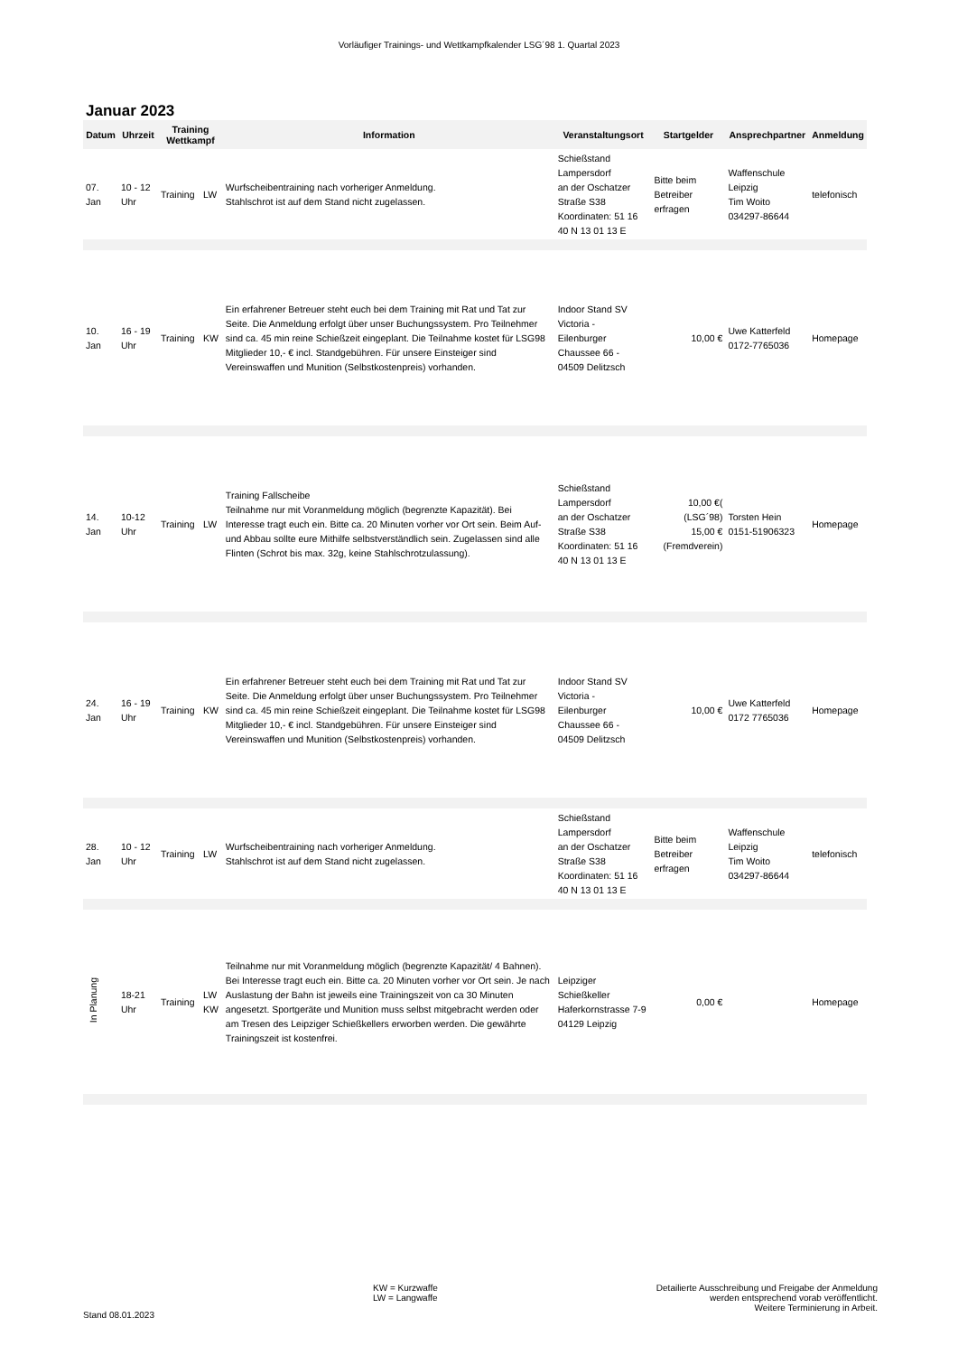Vorläufiger Trainings- und Wettkampfkalender LSG´98 1. Quartal 2023
Januar 2023
| Datum | Uhrzeit | Training Wettkampf | | Information | Veranstaltungsort | Startgelder | Ansprechpartner | Anmeldung |
| --- | --- | --- | --- | --- | --- | --- | --- | --- |
| 07. Jan | 10 - 12 Uhr | Training | LW | Wurfscheibentraining nach vorheriger Anmeldung. Stahlschrot ist auf dem Stand nicht zugelassen. | Schießstand Lampersdorf an der Oschatzer Straße S38 Koordinaten: 51 16 40 N 13 01 13 E | Bitte beim Betreiber erfragen | Waffenschule Leipzig Tim Woito 034297-86644 | telefonisch |
| 10. Jan | 16 - 19 Uhr | Training | KW | Ein erfahrener Betreuer steht euch bei dem Training mit Rat und Tat zur Seite. Die Anmeldung erfolgt über unser Buchungssystem. Pro Teilnehmer sind ca. 45 min reine Schießzeit eingeplant. Die Teilnahme kostet für LSG98 Mitglieder 10,- € incl. Standgebühren. Für unsere Einsteiger sind Vereinswaffen und Munition (Selbstkostenpreis) vorhanden. | Indoor Stand SV Victoria - Eilenburger Chaussee 66 - 04509 Delitzsch | 10,00 € | Uwe Katterfeld 0172-7765036 | Homepage |
| 14. Jan | 10-12 Uhr | Training | LW | Training Fallscheibe Teilnahme nur mit Voranmeldung möglich (begrenzte Kapazität). Bei Interesse tragt euch ein. Bitte ca. 20 Minuten vorher vor Ort sein. Beim Auf- und Abbau sollte eure Mithilfe selbstverständlich sein. Zugelassen sind alle Flinten (Schrot bis max. 32g, keine Stahlschrotzulassung). | Schießstand Lampersdorf an der Oschatzer Straße S38 Koordinaten: 51 16 40 N 13 01 13 E | 10,00 €( (LSG´98) 15,00 € (Fremdverein) | Torsten Hein 0151-51906323 | Homepage |
| 24. Jan | 16 - 19 Uhr | Training | KW | Ein erfahrener Betreuer steht euch bei dem Training mit Rat und Tat zur Seite. Die Anmeldung erfolgt über unser Buchungssystem. Pro Teilnehmer sind ca. 45 min reine Schießzeit eingeplant. Die Teilnahme kostet für LSG98 Mitglieder 10,- € incl. Standgebühren. Für unsere Einsteiger sind Vereinswaffen und Munition (Selbstkostenpreis) vorhanden. | Indoor Stand SV Victoria - Eilenburger Chaussee 66 - 04509 Delitzsch | 10,00 € | Uwe Katterfeld 0172 7765036 | Homepage |
| 28. Jan | 10 - 12 Uhr | Training | LW | Wurfscheibentraining nach vorheriger Anmeldung. Stahlschrot ist auf dem Stand nicht zugelassen. | Schießstand Lampersdorf an der Oschatzer Straße S38 Koordinaten: 51 16 40 N 13 01 13 E | Bitte beim Betreiber erfragen | Waffenschule Leipzig Tim Woito 034297-86644 | telefonisch |
| In Planung | 18-21 Uhr | Training | LW KW | Teilnahme nur mit Voranmeldung möglich (begrenzte Kapazität/ 4 Bahnen). Bei Interesse tragt euch ein. Bitte ca. 20 Minuten vorher vor Ort sein. Je nach Auslastung der Bahn ist jeweils eine Trainingszeit von ca 30 Minuten angesetzt. Sportgeräte und Munition muss selbst mitgebracht werden oder am Tresen des Leipziger Schießkellers erworben werden. Die gewährte Trainingszeit ist kostenfrei. | Leipziger Schießkeller Haferkornstrasse 7-9 04129 Leipzig | 0,00 € | | Homepage |
Stand 08.01.2023
KW = Kurzwaffe
LW = Langwaffe
Detailierte Ausschreibung und Freigabe der Anmeldung
werden entsprechend vorab veröffentlicht.
Weitere Terminierung in Arbeit.